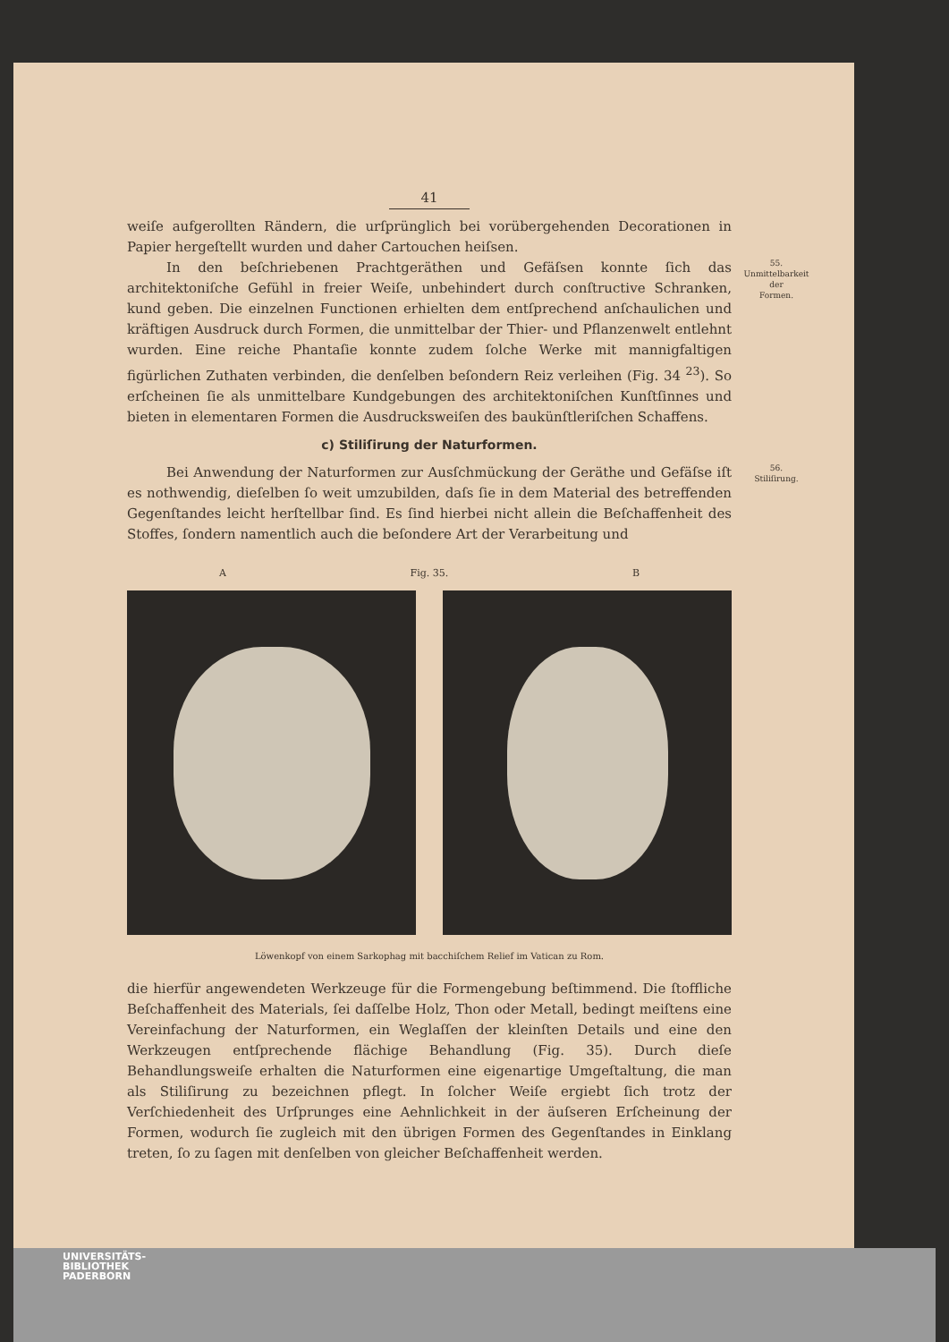41
weiſe aufgerollten Rändern, die urſprünglich bei vorübergehenden Decorationen in Papier hergeſtellt wurden und daher Cartouchen heiſsen.
In den beſchriebenen Prachtgeräthen und Gefäſsen konnte ſich das architektoniſche Gefühl in freier Weiſe, unbehindert durch conſtructive Schranken, kund geben. Die einzelnen Functionen erhielten dem entſprechend anſchaulichen und kräftigen Ausdruck durch Formen, die unmittelbar der Thier- und Pflanzenwelt entlehnt wurden. Eine reiche Phantaſie konnte zudem ſolche Werke mit mannigfaltigen figürlichen Zuthaten verbinden, die denſelben beſondern Reiz verleihen (Fig. 34 <sup>23</sup>). So erſcheinen ſie als unmittelbare Kundgebungen des architektoniſchen Kunſtſinnes und bieten in elementaren Formen die Ausdrucksweiſen des baukünſtleriſchen Schaffens.
55.
Unmittelbarkeit
der
Formen.
c) Stiliſirung der Naturformen.
Bei Anwendung der Naturformen zur Ausſchmückung der Geräthe und Gefäſse iſt es nothwendig, dieſelben ſo weit umzubilden, daſs ſie in dem Material des betreffenden Gegenſtandes leicht herſtellbar ſind. Es ſind hierbei nicht allein die Beſchaffenheit des Stoffes, ſondern namentlich auch die beſondere Art der Verarbeitung und
56.
Stiliſirung.
A Fig. 35. B
Löwenkopf von einem Sarkophag mit bacchiſchem Relief im Vatican zu Rom.
die hierfür angewendeten Werkzeuge für die Formengebung beſtimmend. Die ſtoffliche Beſchaffenheit des Materials, ſei daſſelbe Holz, Thon oder Metall, bedingt meiſtens eine Vereinfachung der Naturformen, ein Weglaſſen der kleinſten Details und eine den Werkzeugen entſprechende flächige Behandlung (Fig. 35). Durch dieſe Behandlungsweiſe erhalten die Naturformen eine eigenartige Umgeſtaltung, die man als Stiliſirung zu bezeichnen pflegt. In ſolcher Weiſe ergiebt ſich trotz der Verſchiedenheit des Urſprunges eine Aehnlichkeit in der äuſseren Erſcheinung der Formen, wodurch ſie zugleich mit den übrigen Formen des Gegenſtandes in Einklang treten, ſo zu ſagen mit denſelben von gleicher Beſchaffenheit werden.
UNIVERSITÄTS-
BIBLIOTHEK
PADERBORN